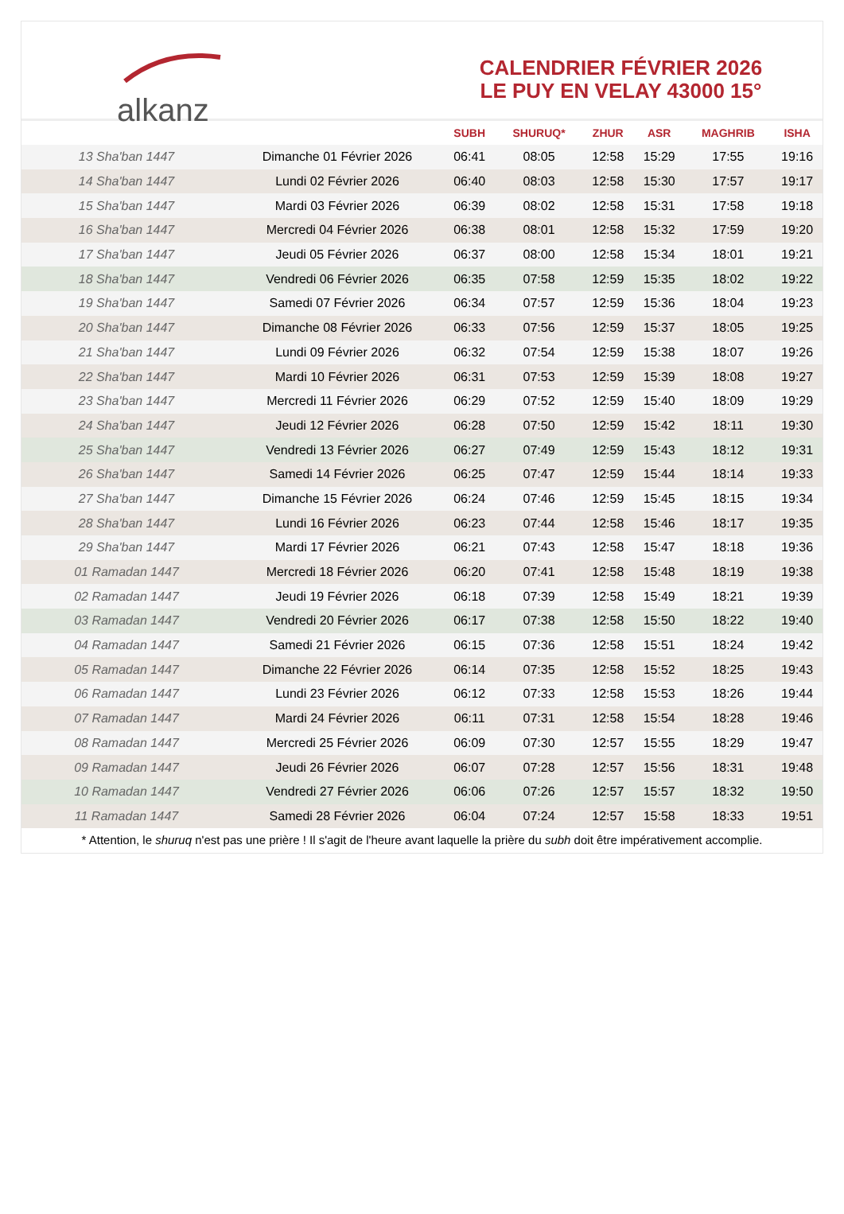alkanz
CALENDRIER FÉVRIER 2026
LE PUY EN VELAY 43000 15°
| | | SUBH | SHURUQ* | ZHUR | ASR | MAGHRIB | ISHA |
| --- | --- | --- | --- | --- | --- | --- | --- |
| 13 Sha'ban 1447 | Dimanche 01 Février 2026 | 06:41 | 08:05 | 12:58 | 15:29 | 17:55 | 19:16 |
| 14 Sha'ban 1447 | Lundi 02 Février 2026 | 06:40 | 08:03 | 12:58 | 15:30 | 17:57 | 19:17 |
| 15 Sha'ban 1447 | Mardi 03 Février 2026 | 06:39 | 08:02 | 12:58 | 15:31 | 17:58 | 19:18 |
| 16 Sha'ban 1447 | Mercredi 04 Février 2026 | 06:38 | 08:01 | 12:58 | 15:32 | 17:59 | 19:20 |
| 17 Sha'ban 1447 | Jeudi 05 Février 2026 | 06:37 | 08:00 | 12:58 | 15:34 | 18:01 | 19:21 |
| 18 Sha'ban 1447 | Vendredi 06 Février 2026 | 06:35 | 07:58 | 12:59 | 15:35 | 18:02 | 19:22 |
| 19 Sha'ban 1447 | Samedi 07 Février 2026 | 06:34 | 07:57 | 12:59 | 15:36 | 18:04 | 19:23 |
| 20 Sha'ban 1447 | Dimanche 08 Février 2026 | 06:33 | 07:56 | 12:59 | 15:37 | 18:05 | 19:25 |
| 21 Sha'ban 1447 | Lundi 09 Février 2026 | 06:32 | 07:54 | 12:59 | 15:38 | 18:07 | 19:26 |
| 22 Sha'ban 1447 | Mardi 10 Février 2026 | 06:31 | 07:53 | 12:59 | 15:39 | 18:08 | 19:27 |
| 23 Sha'ban 1447 | Mercredi 11 Février 2026 | 06:29 | 07:52 | 12:59 | 15:40 | 18:09 | 19:29 |
| 24 Sha'ban 1447 | Jeudi 12 Février 2026 | 06:28 | 07:50 | 12:59 | 15:42 | 18:11 | 19:30 |
| 25 Sha'ban 1447 | Vendredi 13 Février 2026 | 06:27 | 07:49 | 12:59 | 15:43 | 18:12 | 19:31 |
| 26 Sha'ban 1447 | Samedi 14 Février 2026 | 06:25 | 07:47 | 12:59 | 15:44 | 18:14 | 19:33 |
| 27 Sha'ban 1447 | Dimanche 15 Février 2026 | 06:24 | 07:46 | 12:59 | 15:45 | 18:15 | 19:34 |
| 28 Sha'ban 1447 | Lundi 16 Février 2026 | 06:23 | 07:44 | 12:58 | 15:46 | 18:17 | 19:35 |
| 29 Sha'ban 1447 | Mardi 17 Février 2026 | 06:21 | 07:43 | 12:58 | 15:47 | 18:18 | 19:36 |
| 01 Ramadan 1447 | Mercredi 18 Février 2026 | 06:20 | 07:41 | 12:58 | 15:48 | 18:19 | 19:38 |
| 02 Ramadan 1447 | Jeudi 19 Février 2026 | 06:18 | 07:39 | 12:58 | 15:49 | 18:21 | 19:39 |
| 03 Ramadan 1447 | Vendredi 20 Février 2026 | 06:17 | 07:38 | 12:58 | 15:50 | 18:22 | 19:40 |
| 04 Ramadan 1447 | Samedi 21 Février 2026 | 06:15 | 07:36 | 12:58 | 15:51 | 18:24 | 19:42 |
| 05 Ramadan 1447 | Dimanche 22 Février 2026 | 06:14 | 07:35 | 12:58 | 15:52 | 18:25 | 19:43 |
| 06 Ramadan 1447 | Lundi 23 Février 2026 | 06:12 | 07:33 | 12:58 | 15:53 | 18:26 | 19:44 |
| 07 Ramadan 1447 | Mardi 24 Février 2026 | 06:11 | 07:31 | 12:58 | 15:54 | 18:28 | 19:46 |
| 08 Ramadan 1447 | Mercredi 25 Février 2026 | 06:09 | 07:30 | 12:57 | 15:55 | 18:29 | 19:47 |
| 09 Ramadan 1447 | Jeudi 26 Février 2026 | 06:07 | 07:28 | 12:57 | 15:56 | 18:31 | 19:48 |
| 10 Ramadan 1447 | Vendredi 27 Février 2026 | 06:06 | 07:26 | 12:57 | 15:57 | 18:32 | 19:50 |
| 11 Ramadan 1447 | Samedi 28 Février 2026 | 06:04 | 07:24 | 12:57 | 15:58 | 18:33 | 19:51 |
* Attention, le shuruq n'est pas une prière ! Il s'agit de l'heure avant laquelle la prière du subh doit être impérativement accomplie.